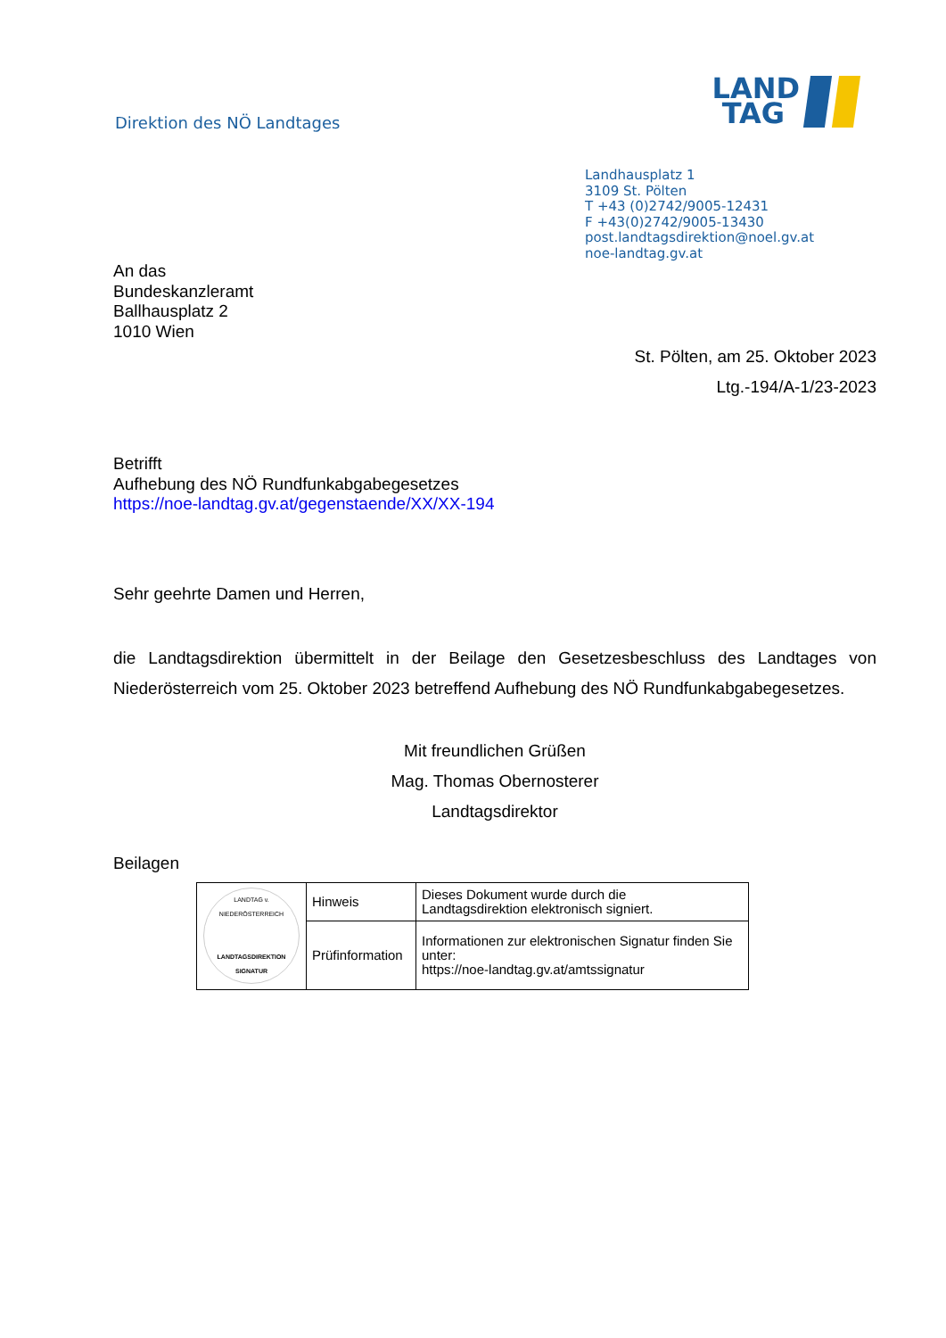Direktion des NÖ Landtages
LAND
TAG
Landhausplatz 1
3109 St. Pölten
T +43 (0)2742/9005-12431
F +43(0)2742/9005-13430
post.landtagsdirektion@noel.gv.at
noe-landtag.gv.at
An das
Bundeskanzleramt
Ballhausplatz 2
1010 Wien
St. Pölten, am 25. Oktober 2023
Ltg.-194/A-1/23-2023
Betrifft
Aufhebung des NÖ Rundfunkabgabegesetzes
https://noe-landtag.gv.at/gegenstaende/XX/XX-194
Sehr geehrte Damen und Herren,
die Landtagsdirektion übermittelt in der Beilage den Gesetzesbeschluss des Landtages von Niederösterreich vom 25. Oktober 2023 betreffend Aufhebung des NÖ Rundfunkabgabegesetzes.
Mit freundlichen Grüßen
Mag. Thomas Obernosterer
Landtagsdirektor
Beilagen
| LANDTAG v. NIEDERÖSTERREICH LANDTAGSDIREKTION SIGNATUR | Hinweis | Dieses Dokument wurde durch die Landtagsdirektion elektronisch signiert. |
| | Prüfinformation | Informationen zur elektronischen Signatur finden Sie unter: https://noe-landtag.gv.at/amtssignatur |